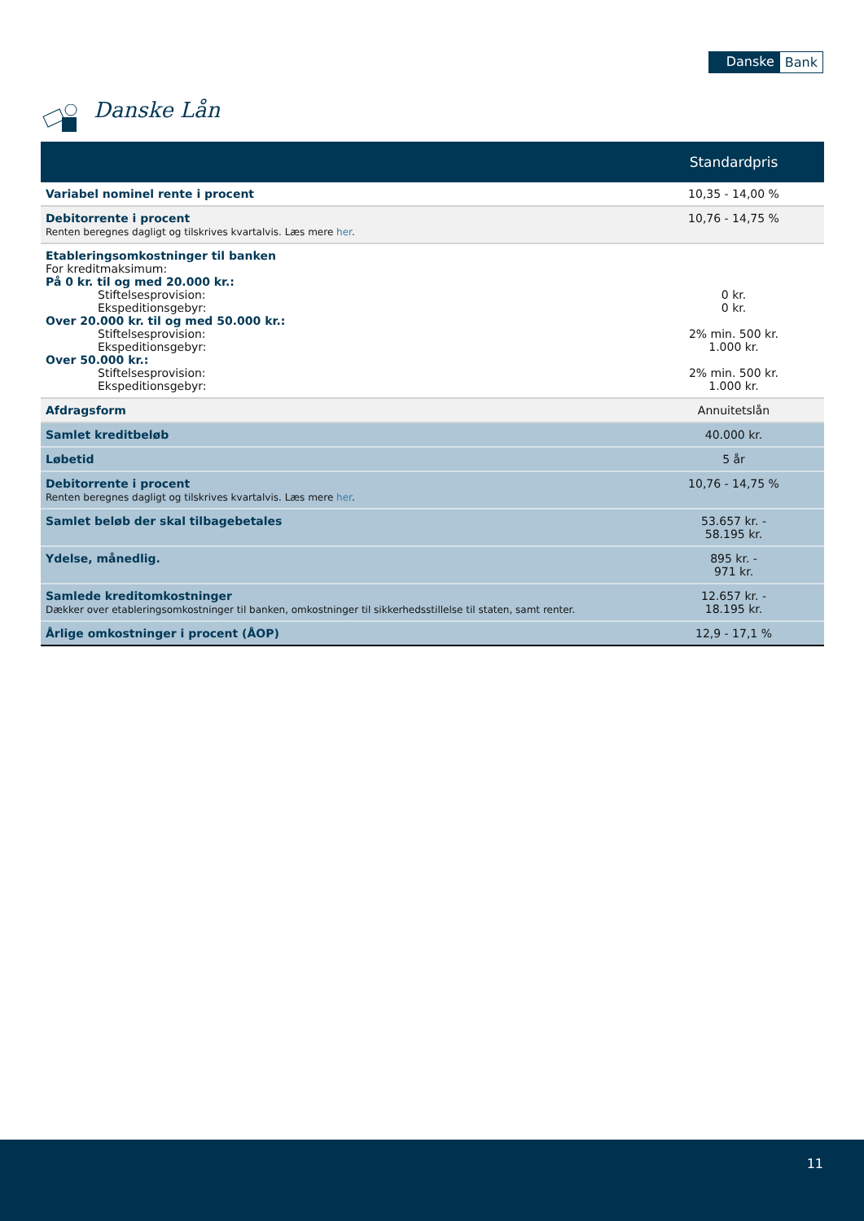Danske Bank
Danske Lån
| | Standardpris |
| --- | --- |
| Variabel nominel rente i procent | 10,35 - 14,00 % |
| Debitorrente i procent Renten beregnes dagligt og tilskrives kvartalvis. Læs mere her . | 10,76 - 14,75 % |
| Etableringsomkostninger til banken For kreditmaksimum: På 0 kr. til og med 20.000 kr.: Stiftelsesprovision: Ekspeditionsgebyr: Over 20.000 kr. til og med 50.000 kr.: Stiftelsesprovision: Ekspeditionsgebyr: Over 50.000 kr.: Stiftelsesprovision: Ekspeditionsgebyr: | 0 kr. 0 kr. 2% min. 500 kr. 1.000 kr. 2% min. 500 kr. 1.000 kr. |
| Afdragsform | Annuitetslån |
| Samlet kreditbeløb | 40.000 kr. |
| Løbetid | 5 år |
| Debitorrente i procent Renten beregnes dagligt og tilskrives kvartalvis. Læs mere her . | 10,76 - 14,75 % |
| Samlet beløb der skal tilbagebetales | 53.657 kr. - 58.195 kr. |
| Ydelse, månedlig. | 895 kr. - 971 kr. |
| Samlede kreditomkostninger Dækker over etableringsomkostninger til banken, omkostninger til sikkerhedsstillelse til staten, samt renter. | 12.657 kr. - 18.195 kr. |
| Årlige omkostninger i procent (ÅOP) | 12,9 - 17,1 % |
11